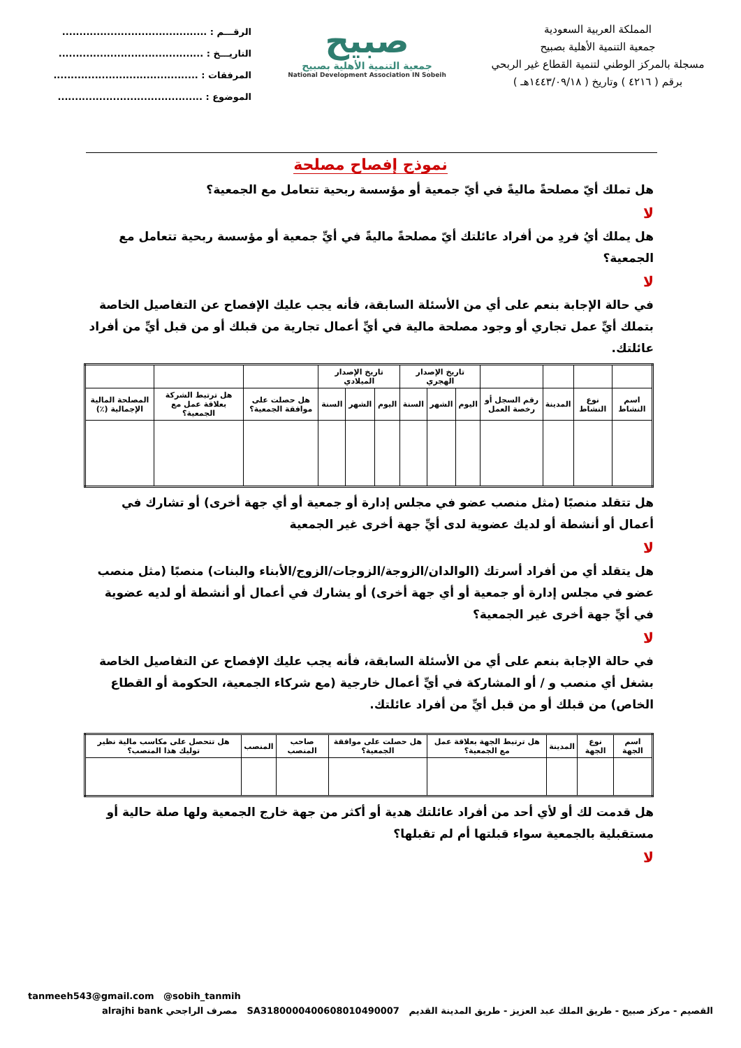المملكة العربية السعودية
جمعية التنمية الأهلية بصبيح
مسجلة بالمركز الوطني لتنمية القطاع غير الربحي
برقم ( ٤٢١٦ ) وتاريخ ( ١٤٤٣/٠٩/١٨هـ )
صبيح
جمعية التنمية الأهلية بصبيح
National Development Association IN Sobeih
الرقـــم : ..........................................
التاريـــخ : ..........................................
المرفقات : ..........................................
الموضوع : ..........................................
نموذج إفصاح مصلحة
هل تملك أيّ مصلحةً ماليةً في أيّ جمعية أو مؤسسة ربحية تتعامل مع الجمعية؟
لا
هل يملك أيُ فردِ من أفراد عائلتك أيّ مصلحةً ماليةً في أيِّ جمعية أو مؤسسة ربحية تتعامل مع الجمعية؟
لا
في حالة الإجابة بنعم على أي من الأسئلة السابقة، فأنه يجب عليك الإفصاح عن التفاصيل الخاصة بتملك أيِّ عمل تجاري أو وجود مصلحة مالية في أيِّ أعمال تجارية من قبلك أو من قبل أيِّ من أفراد عائلتك.
| | | | | تاريخ الإصدار الهجري | | | تاريخ الإصدار الميلادي | | | | | |
| --- | --- | --- | --- | --- | --- | --- | --- | --- | --- | --- | --- | --- |
| اسم النشاط | نوع النشاط | المدينة | رقم السجل أو رخصة العمل | اليوم | الشهر | السنة | اليوم | الشهر | السنة | هل حصلت على موافقة الجمعية؟ | هل ترتبط الشركة بعلاقة عمل مع الجمعية؟ | المصلحة المالية الإجمالية (٪) |
هل تتقلد منصبًا (مثل منصب عضو في مجلس إدارة أو جمعية أو أي جهة أخرى) أو تشارك في أعمال أو أنشطة أو لديك عضوية لدى أيِّ جهة أخرى غير الجمعية
لا
هل يتقلد أي من أفراد أسرتك (الوالدان/الزوجة/الزوجات/الزوج/الأبناء والبنات) منصبًا (مثل منصب عضو في مجلس إدارة أو جمعية أو أي جهة أخرى) أو يشارك في أعمال أو أنشطة أو لديه عضوية في أيِّ جهة أخرى غير الجمعية؟
لا
في حالة الإجابة بنعم على أي من الأسئلة السابقة، فأنه يجب عليك الإفصاح عن التفاصيل الخاصة بشغل أي منصب و / أو المشاركة في أيِّ أعمال خارجية (مع شركاء الجمعية، الحكومة أو القطاع الخاص) من قبلك أو من قبل أيِّ من أفراد عائلتك.
| اسم الجهة | نوع الجهة | المدينة | هل ترتبط الجهة بعلاقة عمل مع الجمعية؟ | هل حصلت على موافقة الجمعية؟ | صاحب المنصب | المنصب | هل تتحصل على مكاسب مالية نظير توليك هذا المنصب؟ |
| --- | --- | --- | --- | --- | --- | --- | --- |
هل قدمت لك أو لأي أحد من أفراد عائلتك هدية أو أكثر من جهة خارج الجمعية ولها صلة حالية أو مستقبلية بالجمعية سواء قبلتها أم لم تقبلها؟
لا
tanmeeh543@gmail.com @sobih_tanmih
القصيم - مركز صبيح - طريق الملك عبد العزيز - طريق المدينة القديم SA3180000400608010490007 مصرف الراجحي alrajhi bank